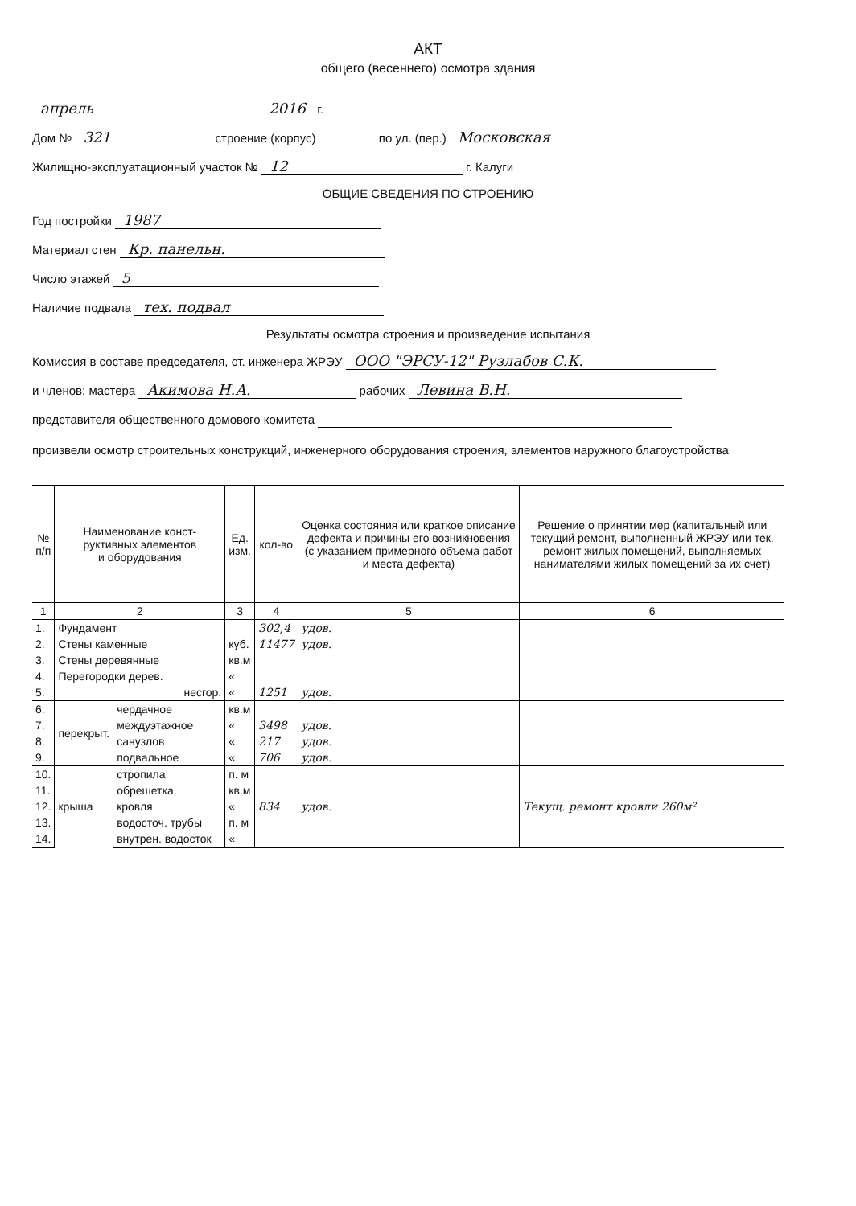АКТ
общего (весеннего) осмотра здания
апрель 2016 г.
Дом № 321 строение (корпус) по ул. (пер.) Московская
Жилищно-эксплуатационный участок № 12 г. Калуги
ОБЩИЕ СВЕДЕНИЯ ПО СТРОЕНИЮ
Год постройки 1987
Материал стен Кр. панельн.
Число этажей 5
Наличие подвала тех. подвал
Результаты осмотра строения и произведение испытания
Комиссия в составе председателя, ст. инженера ЖРЭУ ООО "ЭРСУ-12" Рузлабов С.К.
и членов: мастера Акимова Н.А. рабочих Левина В.Н.
представителя общественного домового комитета
произвели осмотр строительных конструкций, инженерного оборудования строения, элементов наружного благоустройства
| № п/п | Наименование конст- руктивных элементов и оборудования | | Ед. изм. | кол-во | Оценка состояния или краткое описание дефекта и причины его возникновения (с указанием примерного объема работ и места дефекта) | Решение о принятии мер (капитальный или текущий ремонт, выполненный ЖРЭУ или тек. ремонт жилых помещений, выполняемых нанимателями жилых помещений за их счет) |
| --- | --- | --- | --- | --- | --- | --- |
| 1 | 2 | | 3 | 4 | 5 | 6 |
| 1. | Фундамент | | | 302,4 | удов. | |
| 2. | Стены каменные | | куб. | 11477 | удов. | |
| 3. | Стены деревянные | | кв.м | | | |
| 4. | Перегородки дерев. | | « | | | |
| 5. | несгор. | | « | 1251 | удов. | |
| 6. | перекрыт. | чердачное | кв.м | | | |
| 7. | | междуэтажное | « | 3498 | удов. | |
| 8. | | санузлов | « | 217 | удов. | |
| 9. | | подвальное | « | 706 | удов. | |
| 10. | крыша | стропила | п. м | | | |
| 11. | | обрешетка | кв.м | | | |
| 12. | | кровля | « | 834 | удов. | Текущ. ремонт кровли 260м² |
| 13. | | водосточ. трубы | п. м | | | |
| 14. | | внутрен. водосток | « | | | |